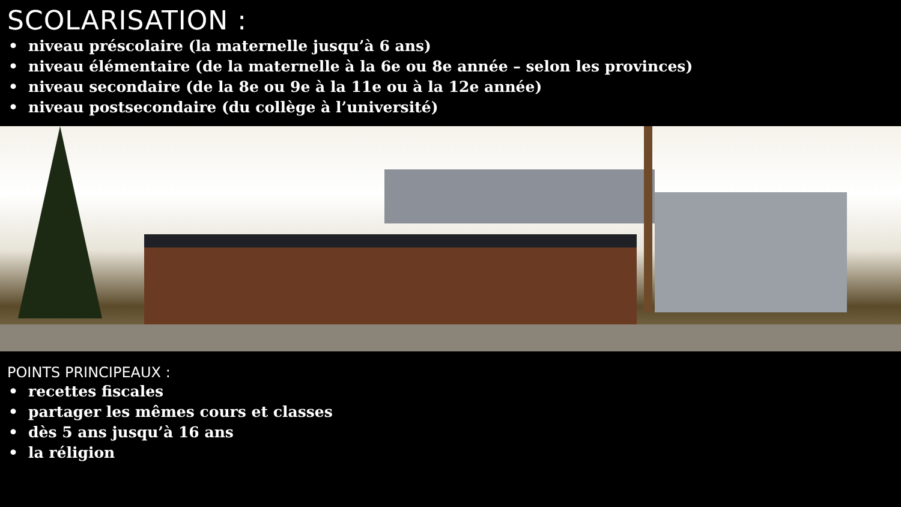SCOLARISATION :
• niveau préscolaire (la maternelle jusqu’à 6 ans)
• niveau élémentaire (de la maternelle à la 6e ou 8e année – selon les provinces)
• niveau secondaire (de la 8e ou 9e à la 11e ou à la 12e année)
• niveau postsecondaire (du collège à l’université)
POINTS PRINCIPEAUX :
• recettes fiscales
• partager les mêmes cours et classes
• dès 5 ans jusqu’à 16 ans
• la réligion